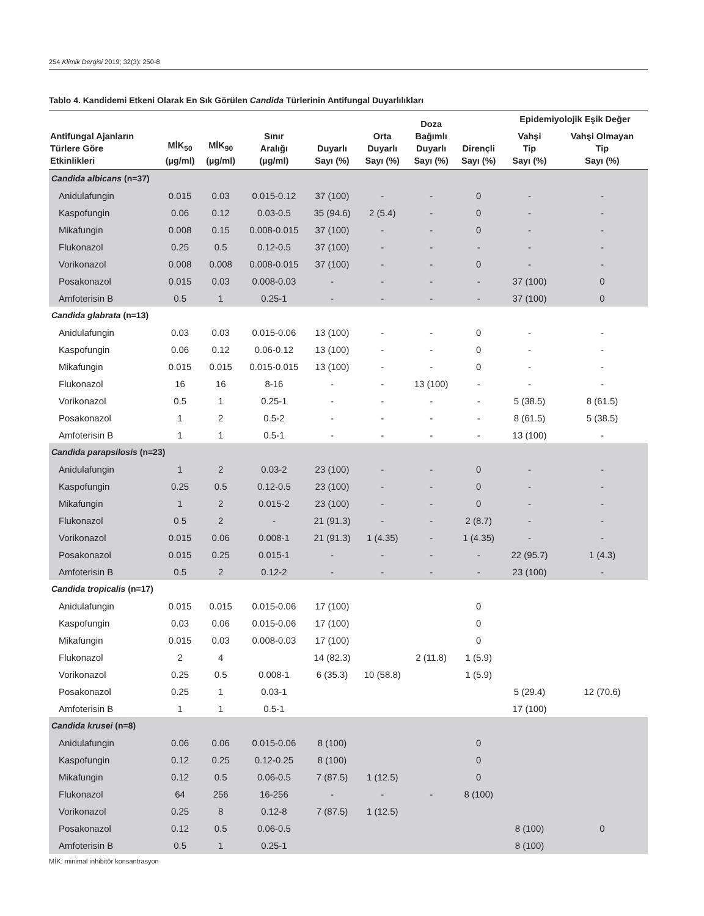254 Klimik Dergisi 2019; 32(3): 250-8
Tablo 4. Kandidemi Etkeni Olarak En Sık Görülen Candida Türlerinin Antifungal Duyarlılıkları
| Antifungal Ajanların Türlere Göre Etkinlikleri | MİK<sub>50</sub> (µg/ml) | MİK<sub>90</sub> (µg/ml) | Sınır Aralığı (µg/ml) | Duyarlı Sayı (%) | Orta Duyarlı Sayı (%) | Doza Bağımlı Duyarlı Sayı (%) | Dirençli Sayı (%) | Epidemiyolojik Eşik Değer | |
| --- | --- | --- | --- | --- | --- | --- | --- | --- | --- |
| | | | | | | | | Vahşi Tip Sayı (%) | Vahşi Olmayan Tip Sayı (%) |
| Candida albicans (n=37) | | | | | | | | | |
| Anidulafungin | 0.015 | 0.03 | 0.015-0.12 | 37 (100) | - | - | 0 | - | - |
| Kaspofungin | 0.06 | 0.12 | 0.03-0.5 | 35 (94.6) | 2 (5.4) | - | 0 | - | - |
| Mikafungin | 0.008 | 0.15 | 0.008-0.015 | 37 (100) | - | - | 0 | - | - |
| Flukonazol | 0.25 | 0.5 | 0.12-0.5 | 37 (100) | - | - | - | - | - |
| Vorikonazol | 0.008 | 0.008 | 0.008-0.015 | 37 (100) | - | - | 0 | - | - |
| Posakonazol | 0.015 | 0.03 | 0.008-0.03 | - | - | - | - | 37 (100) | 0 |
| Amfoterisin B | 0.5 | 1 | 0.25-1 | - | - | - | - | 37 (100) | 0 |
| Candida glabrata (n=13) | | | | | | | | | |
| Anidulafungin | 0.03 | 0.03 | 0.015-0.06 | 13 (100) | - | - | 0 | - | - |
| Kaspofungin | 0.06 | 0.12 | 0.06-0.12 | 13 (100) | - | - | 0 | - | - |
| Mikafungin | 0.015 | 0.015 | 0.015-0.015 | 13 (100) | - | - | 0 | - | - |
| Flukonazol | 16 | 16 | 8-16 | - | - | 13 (100) | - | - | - |
| Vorikonazol | 0.5 | 1 | 0.25-1 | - | - | - | - | 5 (38.5) | 8 (61.5) |
| Posakonazol | 1 | 2 | 0.5-2 | - | - | - | - | 8 (61.5) | 5 (38.5) |
| Amfoterisin B | 1 | 1 | 0.5-1 | - | - | - | - | 13 (100) | - |
| Candida parapsilosis (n=23) | | | | | | | | | |
| Anidulafungin | 1 | 2 | 0.03-2 | 23 (100) | - | - | 0 | - | - |
| Kaspofungin | 0.25 | 0.5 | 0.12-0.5 | 23 (100) | - | - | 0 | - | - |
| Mikafungin | 1 | 2 | 0.015-2 | 23 (100) | - | - | 0 | - | - |
| Flukonazol | 0.5 | 2 | - | 21 (91.3) | - | - | 2 (8.7) | - | - |
| Vorikonazol | 0.015 | 0.06 | 0.008-1 | 21 (91.3) | 1 (4.35) | - | 1 (4.35) | - | - |
| Posakonazol | 0.015 | 0.25 | 0.015-1 | - | - | - | - | 22 (95.7) | 1 (4.3) |
| Amfoterisin B | 0.5 | 2 | 0.12-2 | - | - | - | - | 23 (100) | - |
| Candida tropicalis (n=17) | | | | | | | | | |
| Anidulafungin | 0.015 | 0.015 | 0.015-0.06 | 17 (100) | | | 0 | | |
| Kaspofungin | 0.03 | 0.06 | 0.015-0.06 | 17 (100) | | | 0 | | |
| Mikafungin | 0.015 | 0.03 | 0.008-0.03 | 17 (100) | | | 0 | | |
| Flukonazol | 2 | 4 | | 14 (82.3) | | 2 (11.8) | 1 (5.9) | | |
| Vorikonazol | 0.25 | 0.5 | 0.008-1 | 6 (35.3) | 10 (58.8) | | 1 (5.9) | | |
| Posakonazol | 0.25 | 1 | 0.03-1 | | | | | 5 (29.4) | 12 (70.6) |
| Amfoterisin B | 1 | 1 | 0.5-1 | | | | | 17 (100) | |
| Candida krusei (n=8) | | | | | | | | | |
| Anidulafungin | 0.06 | 0.06 | 0.015-0.06 | 8 (100) | | | 0 | | |
| Kaspofungin | 0.12 | 0.25 | 0.12-0.25 | 8 (100) | | | 0 | | |
| Mikafungin | 0.12 | 0.5 | 0.06-0.5 | 7 (87.5) | 1 (12.5) | | 0 | | |
| Flukonazol | 64 | 256 | 16-256 | - | - | - | 8 (100) | | |
| Vorikonazol | 0.25 | 8 | 0.12-8 | 7 (87.5) | 1 (12.5) | | | | |
| Posakonazol | 0.12 | 0.5 | 0.06-0.5 | | | | | 8 (100) | 0 |
| Amfoterisin B | 0.5 | 1 | 0.25-1 | | | | | 8 (100) | |
MİK: minimal inhibitör konsantrasyon